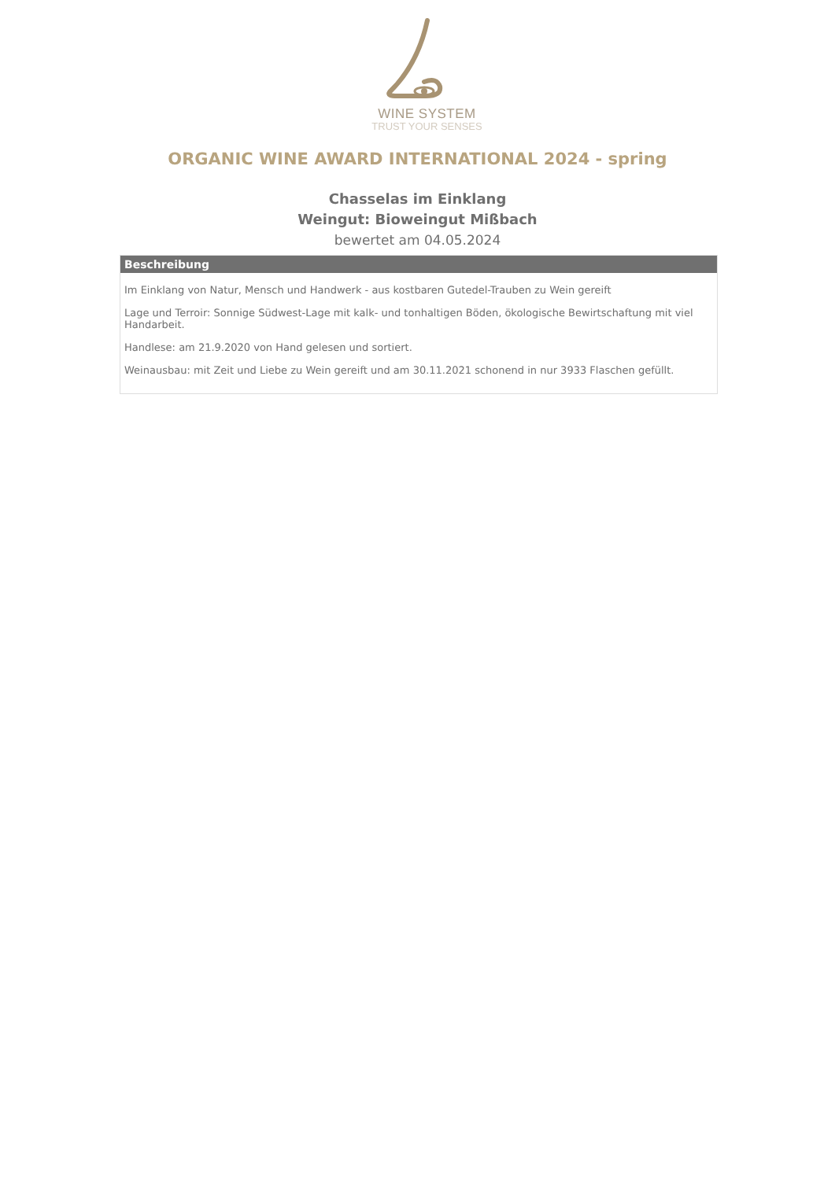WINE SYSTEM
TRUST YOUR SENSES
ORGANIC WINE AWARD INTERNATIONAL 2024 - spring
Chasselas im Einklang
Weingut: Bioweingut Mißbach
bewertet am 04.05.2024
Beschreibung
Im Einklang von Natur, Mensch und Handwerk - aus kostbaren Gutedel-Trauben zu Wein gereift
Lage und Terroir: Sonnige Südwest-Lage mit kalk- und tonhaltigen Böden, ökologische Bewirtschaftung mit viel Handarbeit.
Handlese: am 21.9.2020 von Hand gelesen und sortiert.
Weinausbau: mit Zeit und Liebe zu Wein gereift und am 30.11.2021 schonend in nur 3933 Flaschen gefüllt.